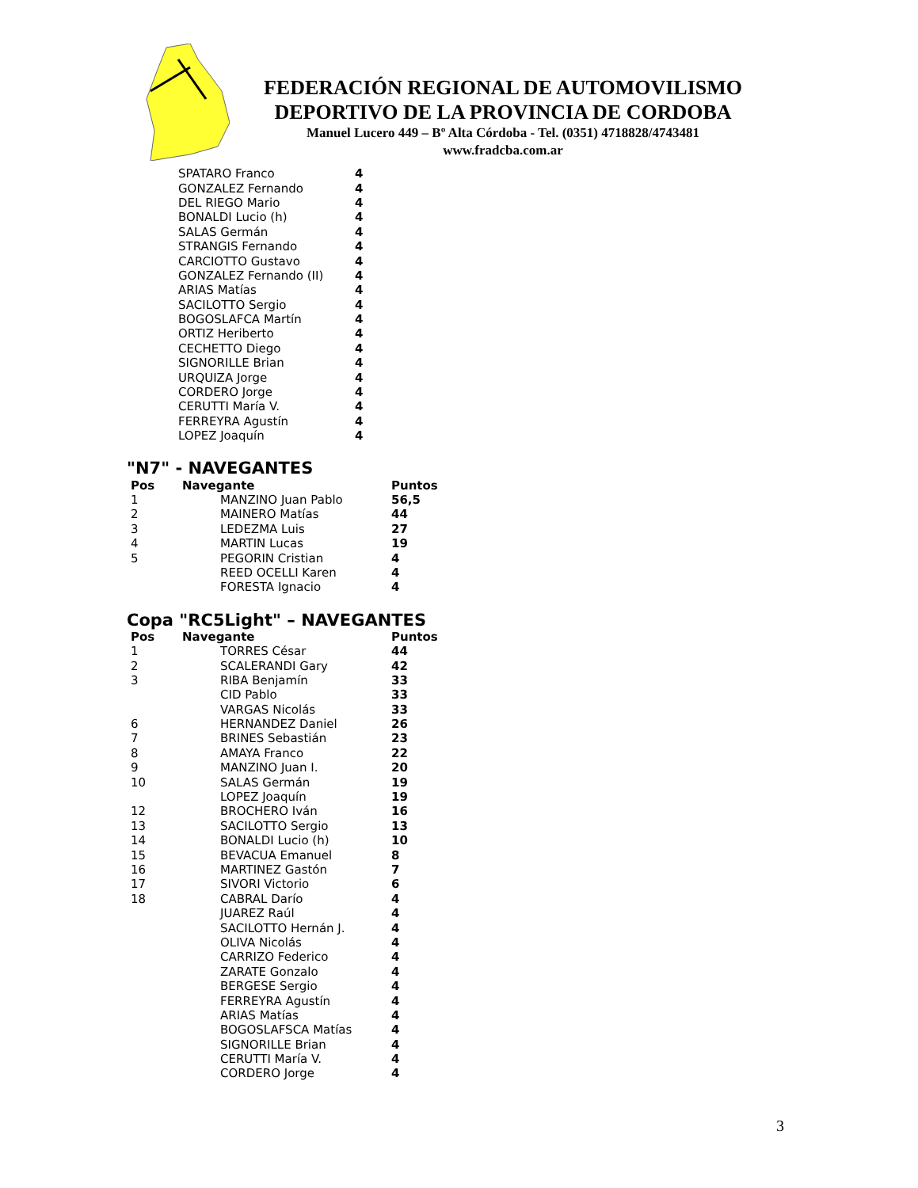FEDERACIÓN REGIONAL DE AUTOMOVILISMO
DEPORTIVO DE LA PROVINCIA DE CORDOBA
Manuel Lucero 449 – Bº Alta Córdoba - Tel. (0351) 4718828/4743481
www.fradcba.com.ar
| | SPATARO Franco | 4 |
| | GONZALEZ Fernando | 4 |
| | DEL RIEGO Mario | 4 |
| | BONALDI Lucio (h) | 4 |
| | SALAS Germán | 4 |
| | STRANGIS Fernando | 4 |
| | CARCIOTTO Gustavo | 4 |
| | GONZALEZ Fernando (II) | 4 |
| | ARIAS Matías | 4 |
| | SACILOTTO Sergio | 4 |
| | BOGOSLAFCA Martín | 4 |
| | ORTIZ Heriberto | 4 |
| | CECHETTO Diego | 4 |
| | SIGNORILLE Brian | 4 |
| | URQUIZA Jorge | 4 |
| | CORDERO Jorge | 4 |
| | CERUTTI María V. | 4 |
| | FERREYRA Agustín | 4 |
| | LOPEZ Joaquín | 4 |
"N7" - NAVEGANTES
| Pos | Navegante | | Puntos |
| --- | --- | --- | --- |
| 1 | | MANZINO Juan Pablo | 56,5 |
| 2 | | MAINERO Matías | 44 |
| 3 | | LEDEZMA Luis | 27 |
| 4 | | MARTIN Lucas | 19 |
| 5 | | PEGORIN Cristian | 4 |
| | | REED OCELLI Karen | 4 |
| | | FORESTA Ignacio | 4 |
Copa "RC5Light" – NAVEGANTES
| Pos | Navegante | | Puntos |
| --- | --- | --- | --- |
| 1 | | TORRES César | 44 |
| 2 | | SCALERANDI Gary | 42 |
| 3 | | RIBA Benjamín | 33 |
| | | CID Pablo | 33 |
| | | VARGAS Nicolás | 33 |
| 6 | | HERNANDEZ Daniel | 26 |
| 7 | | BRINES Sebastián | 23 |
| 8 | | AMAYA Franco | 22 |
| 9 | | MANZINO Juan I. | 20 |
| 10 | | SALAS Germán | 19 |
| | | LOPEZ Joaquín | 19 |
| 12 | | BROCHERO Iván | 16 |
| 13 | | SACILOTTO Sergio | 13 |
| 14 | | BONALDI Lucio (h) | 10 |
| 15 | | BEVACUA Emanuel | 8 |
| 16 | | MARTINEZ Gastón | 7 |
| 17 | | SIVORI Victorio | 6 |
| 18 | | CABRAL Darío | 4 |
| | | JUAREZ Raúl | 4 |
| | | SACILOTTO Hernán J. | 4 |
| | | OLIVA Nicolás | 4 |
| | | CARRIZO Federico | 4 |
| | | ZARATE Gonzalo | 4 |
| | | BERGESE Sergio | 4 |
| | | FERREYRA Agustín | 4 |
| | | ARIAS Matías | 4 |
| | | BOGOSLAFSCA Matías | 4 |
| | | SIGNORILLE Brian | 4 |
| | | CERUTTI María V. | 4 |
| | | CORDERO Jorge | 4 |
3